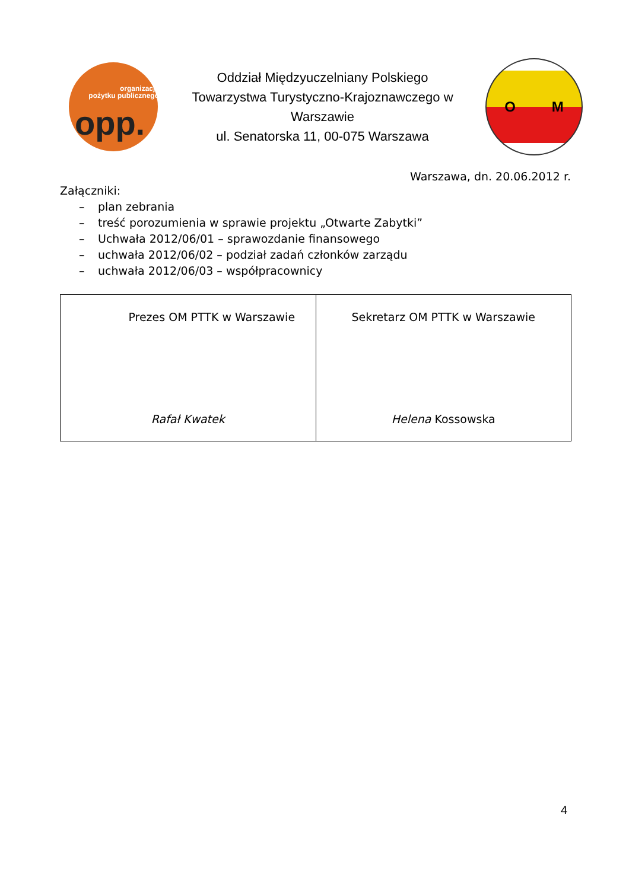organizacja
pożytku publicznego
opp.
Oddział Międzyuczelniany Polskiego
Towarzystwa Turystyczno-Krajoznawczego w
Warszawie
ul. Senatorska 11, 00-075 Warszawa
O M
Warszawa, dn. 20.06.2012 r.
Załączniki:
– plan zebrania
– treść porozumienia w sprawie projektu „Otwarte Zabytki”
– Uchwała 2012/06/01 – sprawozdanie finansowego
– uchwała 2012/06/02 – podział zadań członków zarządu
– uchwała 2012/06/03 – współpracownicy
| Prezes OM PTTK w Warszawie Rafał Kwatek | Sekretarz OM PTTK w Warszawie Helena Kossowska |
4